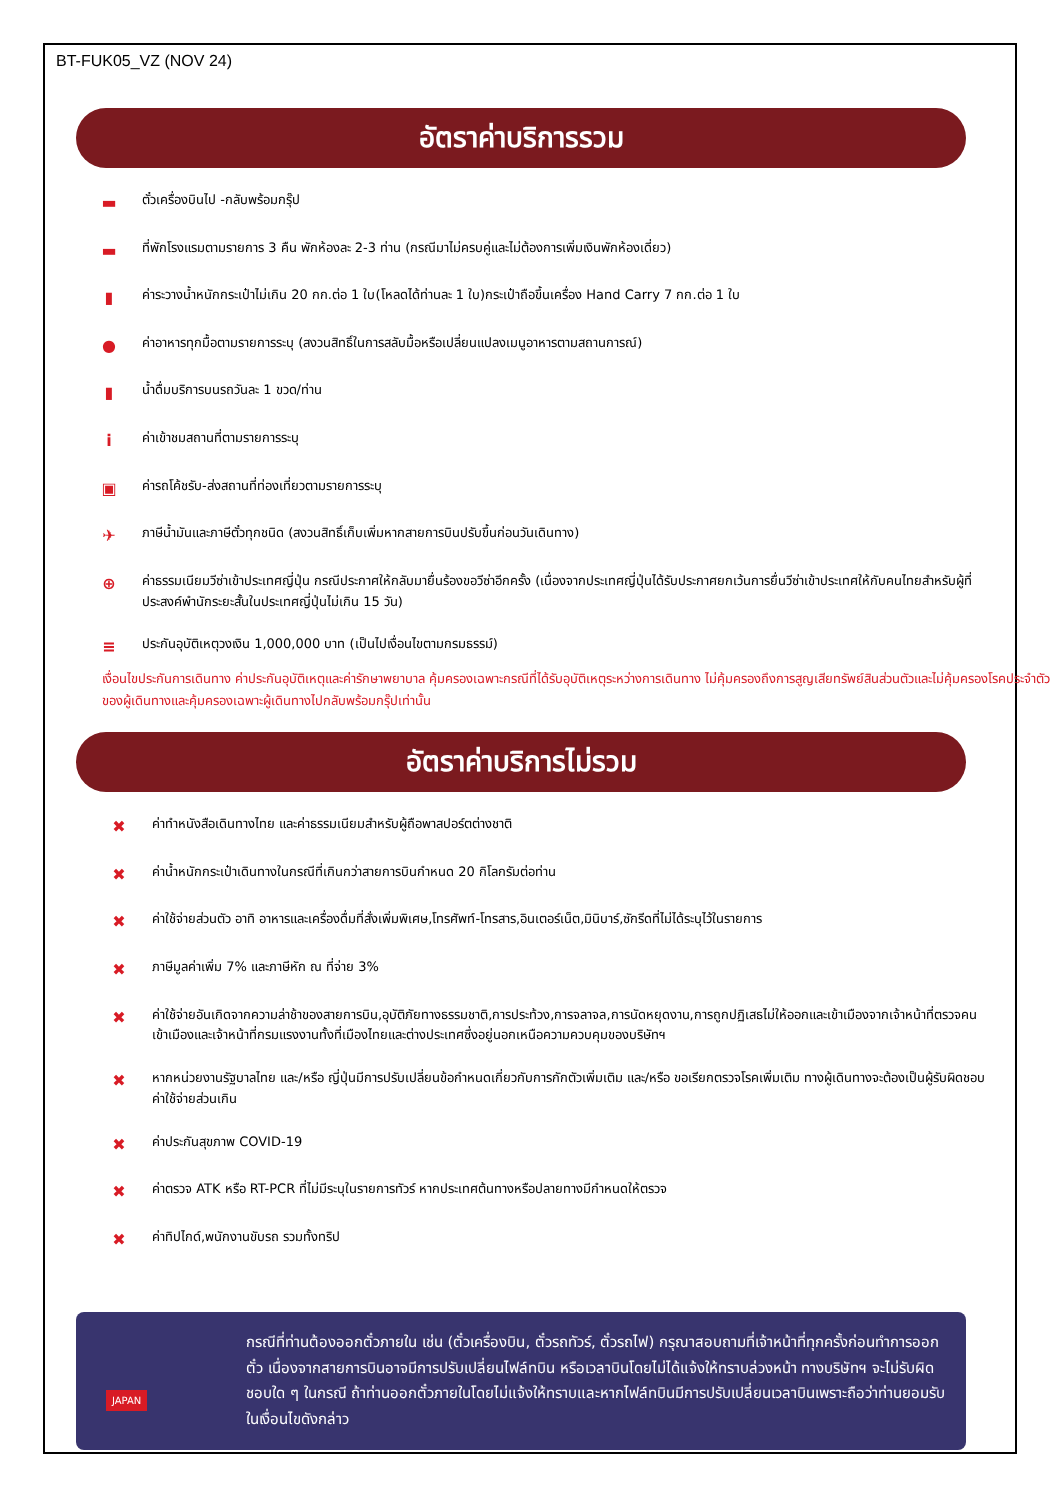BT-FUK05_VZ (NOV 24)
อัตราค่าบริการรวม
▬ ตั๋วเครื่องบินไป -กลับพร้อมกรุ๊ป
▬ ที่พักโรงแรมตามรายการ 3 คืน พักห้องละ 2-3 ท่าน (กรณีมาไม่ครบคู่และไม่ต้องการเพิ่มเงินพักห้องเดี่ยว)
▮ ค่าระวางน้ำหนักกระเป๋าไม่เกิน 20 กก.ต่อ 1 ใบ(โหลดได้ท่านละ 1 ใบ)กระเป๋าถือขึ้นเครื่อง Hand Carry 7 กก.ต่อ 1 ใบ
● ค่าอาหารทุกมื้อตามรายการระบุ (สงวนสิทธิ์ในการสลับมื้อหรือเปลี่ยนแปลงเมนูอาหารตามสถานการณ์)
▮ น้ำดื่มบริการบนรถวันละ 1 ขวด/ท่าน
iค่าเข้าชมสถานที่ตามรายการระบุ
▣ ค่ารถโค้ชรับ-ส่งสถานที่ท่องเที่ยวตามรายการระบุ
✈ ภาษีน้ำมันและภาษีตั๋วทุกชนิด (สงวนสิทธิ์เก็บเพิ่มหากสายการบินปรับขึ้นก่อนวันเดินทาง)
⊕ ค่าธรรมเนียมวีซ่าเข้าประเทศญี่ปุ่น กรณีประกาศให้กลับมายื่นร้องขอวีซ่าอีกครั้ง (เนื่องจากประเทศญี่ปุ่นได้รับประกาศยกเว้นการยื่นวีซ่าเข้าประเทศให้กับคนไทยสำหรับผู้ที่ประสงค์พำนักระยะสั้นในประเทศญี่ปุ่นไม่เกิน 15 วัน)
≡ ประกันอุบัติเหตุวงเงิน 1,000,000 บาท (เป็นไปเงื่อนไขตามกรมธรรม์)
เงื่อนไขประกันการเดินทาง ค่าประกันอุบัติเหตุและค่ารักษาพยาบาล คุ้มครองเฉพาะกรณีที่ได้รับอุบัติเหตุระหว่างการเดินทาง ไม่คุ้มครองถึงการสูญเสียทรัพย์สินส่วนตัวและไม่คุ้มครองโรคประจำตัวของผู้เดินทางและคุ้มครองเฉพาะผู้เดินทางไปกลับพร้อมกรุ๊ปเท่านั้น
อัตราค่าบริการไม่รวม
✖ ค่าทำหนังสือเดินทางไทย และค่าธรรมเนียมสำหรับผู้ถือพาสปอร์ตต่างชาติ
✖ ค่าน้ำหนักกระเป๋าเดินทางในกรณีที่เกินกว่าสายการบินกำหนด 20 กิโลกรัมต่อท่าน
✖ ค่าใช้จ่ายส่วนตัว อาทิ อาหารและเครื่องดื่มที่สั่งเพิ่มพิเศษ,โทรศัพท์-โทรสาร,อินเตอร์เน็ต,มินิบาร์,ซักรีดที่ไม่ได้ระบุไว้ในรายการ
✖ ภาษีมูลค่าเพิ่ม 7% และภาษีหัก ณ ที่จ่าย 3%
✖ ค่าใช้จ่ายอันเกิดจากความล่าช้าของสายการบิน,อุบัติภัยทางธรรมชาติ,การประท้วง,การจลาจล,การนัดหยุดงาน,การถูกปฏิเสธไม่ให้ออกและเข้าเมืองจากเจ้าหน้าที่ตรวจคนเข้าเมืองและเจ้าหน้าที่กรมแรงงานทั้งที่เมืองไทยและต่างประเทศซึ่งอยู่นอกเหนือความควบคุมของบริษัทฯ
✖ หากหน่วยงานรัฐบาลไทย และ/หรือ ญี่ปุ่นมีการปรับเปลี่ยนข้อกำหนดเกี่ยวกับการกักตัวเพิ่มเติม และ/หรือ ขอเรียกตรวจโรคเพิ่มเติม ทางผู้เดินทางจะต้องเป็นผู้รับผิดชอบค่าใช้จ่ายส่วนเกิน
✖ ค่าประกันสุขภาพ COVID-19
✖ ค่าตรวจ ATK หรือ RT-PCR ที่ไม่มีระบุในรายการทัวร์ หากประเทศต้นทางหรือปลายทางมีกำหนดให้ตรวจ
✖ ค่าทิปไกด์,พนักงานขับรถ รวมทั้งทริป
JAPAN กรณีที่ท่านต้องออกตั๋วภายใน เช่น (ตั๋วเครื่องบิน, ตั๋วรถทัวร์, ตั๋วรถไฟ) กรุณาสอบถามที่เจ้าหน้าที่ทุกครั้งก่อนทำการออกตั๋ว เนื่องจากสายการบินอาจมีการปรับเปลี่ยนไฟล์ทบิน หรือเวลาบินโดยไม่ได้แจ้งให้ทราบล่วงหน้า ทางบริษัทฯ จะไม่รับผิดชอบใด ๆ ในกรณี ถ้าท่านออกตั๋วภายในโดยไม่แจ้งให้ทราบและหากไฟล์ทบินมีการปรับเปลี่ยนเวลาบินเพราะถือว่าท่านยอมรับในเงื่อนไขดังกล่าว